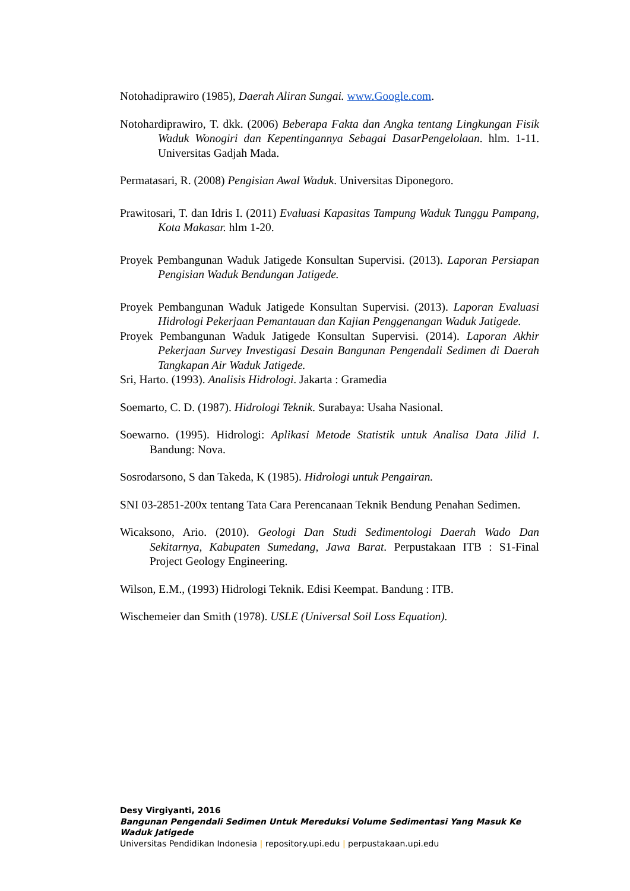Notohadiprawiro (1985), Daerah Aliran Sungai. www.Google.com.
Notohardiprawiro, T. dkk. (2006) Beberapa Fakta dan Angka tentang Lingkungan Fisik Waduk Wonogiri dan Kepentingannya Sebagai DasarPengelolaan. hlm. 1-11. Universitas Gadjah Mada.
Permatasari, R. (2008) Pengisian Awal Waduk. Universitas Diponegoro.
Prawitosari, T. dan Idris I. (2011) Evaluasi Kapasitas Tampung Waduk Tunggu Pampang, Kota Makasar. hlm 1-20.
Proyek Pembangunan Waduk Jatigede Konsultan Supervisi. (2013). Laporan Persiapan Pengisian Waduk Bendungan Jatigede.
Proyek Pembangunan Waduk Jatigede Konsultan Supervisi. (2013). Laporan Evaluasi Hidrologi Pekerjaan Pemantauan dan Kajian Penggenangan Waduk Jatigede.
Proyek Pembangunan Waduk Jatigede Konsultan Supervisi. (2014). Laporan Akhir Pekerjaan Survey Investigasi Desain Bangunan Pengendali Sedimen di Daerah Tangkapan Air Waduk Jatigede.
Sri, Harto. (1993). Analisis Hidrologi. Jakarta : Gramedia
Soemarto, C. D. (1987). Hidrologi Teknik. Surabaya: Usaha Nasional.
Soewarno. (1995). Hidrologi: Aplikasi Metode Statistik untuk Analisa Data Jilid I. Bandung: Nova.
Sosrodarsono, S dan Takeda, K (1985). Hidrologi untuk Pengairan.
SNI 03-2851-200x tentang Tata Cara Perencanaan Teknik Bendung Penahan Sedimen.
Wicaksono, Ario. (2010). Geologi Dan Studi Sedimentologi Daerah Wado Dan Sekitarnya, Kabupaten Sumedang, Jawa Barat. Perpustakaan ITB : S1-Final Project Geology Engineering.
Wilson, E.M., (1993) Hidrologi Teknik. Edisi Keempat. Bandung : ITB.
Wischemeier dan Smith (1978). USLE (Universal Soil Loss Equation).
Desy Virgiyanti, 2016
Bangunan Pengendali Sedimen Untuk Mereduksi Volume Sedimentasi Yang Masuk Ke Waduk Jatigede
Universitas Pendidikan Indonesia | repository.upi.edu | perpustakaan.upi.edu